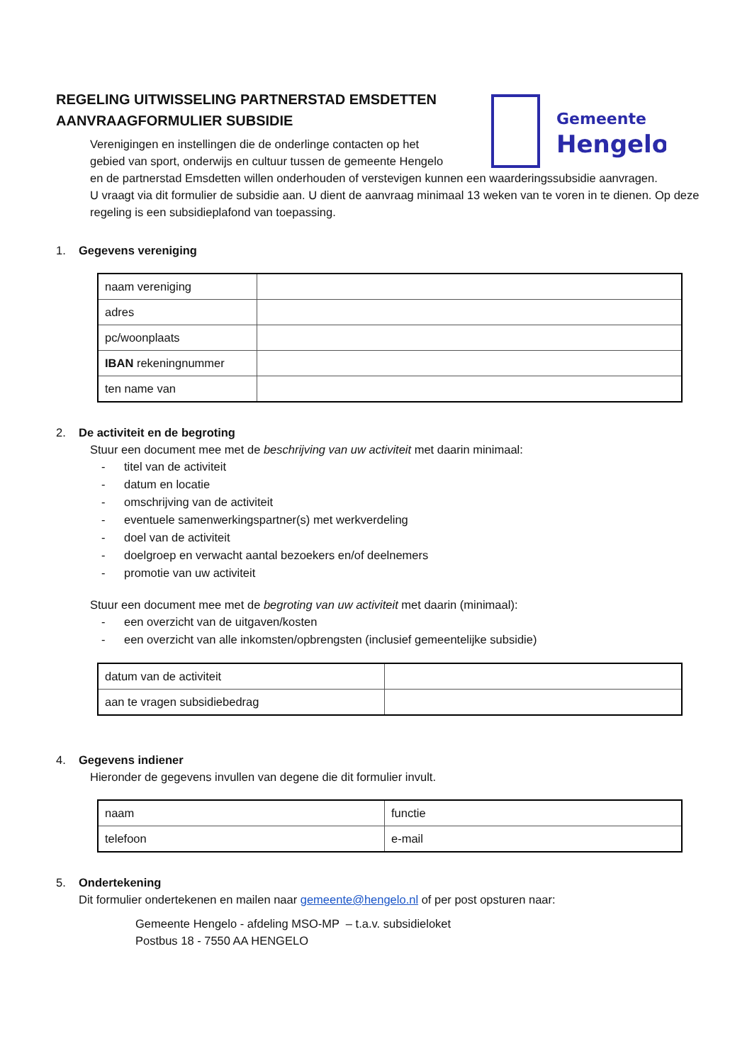Gemeente
Hengelo
REGELING UITWISSELING PARTNERSTAD EMSDETTEN
AANVRAAGFORMULIER SUBSIDIE
Verenigingen en instellingen die de onderlinge contacten op het
gebied van sport, onderwijs en cultuur tussen de gemeente Hengelo
en de partnerstad Emsdetten willen onderhouden of verstevigen kunnen een waarderingssubsidie aanvragen.
U vraagt via dit formulier de subsidie aan. U dient de aanvraag minimaal 13 weken van te voren in te dienen. Op deze regeling is een subsidieplafond van toepassing.
1. Gegevens vereniging
| naam vereniging | |
| adres | |
| pc/woonplaats | |
| IBAN rekeningnummer | |
| ten name van | |
2. De activiteit en de begroting
Stuur een document mee met de beschrijving van uw activiteit met daarin minimaal:
- titel van de activiteit
- datum en locatie
- omschrijving van de activiteit
- eventuele samenwerkingspartner(s) met werkverdeling
- doel van de activiteit
- doelgroep en verwacht aantal bezoekers en/of deelnemers
- promotie van uw activiteit
Stuur een document mee met de begroting van uw activiteit met daarin (minimaal):
- een overzicht van de uitgaven/kosten
- een overzicht van alle inkomsten/opbrengsten (inclusief gemeentelijke subsidie)
| datum van de activiteit | |
| aan te vragen subsidiebedrag | |
4. Gegevens indiener
Hieronder de gegevens invullen van degene die dit formulier invult.
| naam | functie |
| telefoon | e-mail |
5. Ondertekening
Dit formulier ondertekenen en mailen naar gemeente@hengelo.nl of per post opsturen naar:
Gemeente Hengelo - afdeling MSO-MP – t.a.v. subsidieloket
Postbus 18 - 7550 AA HENGELO